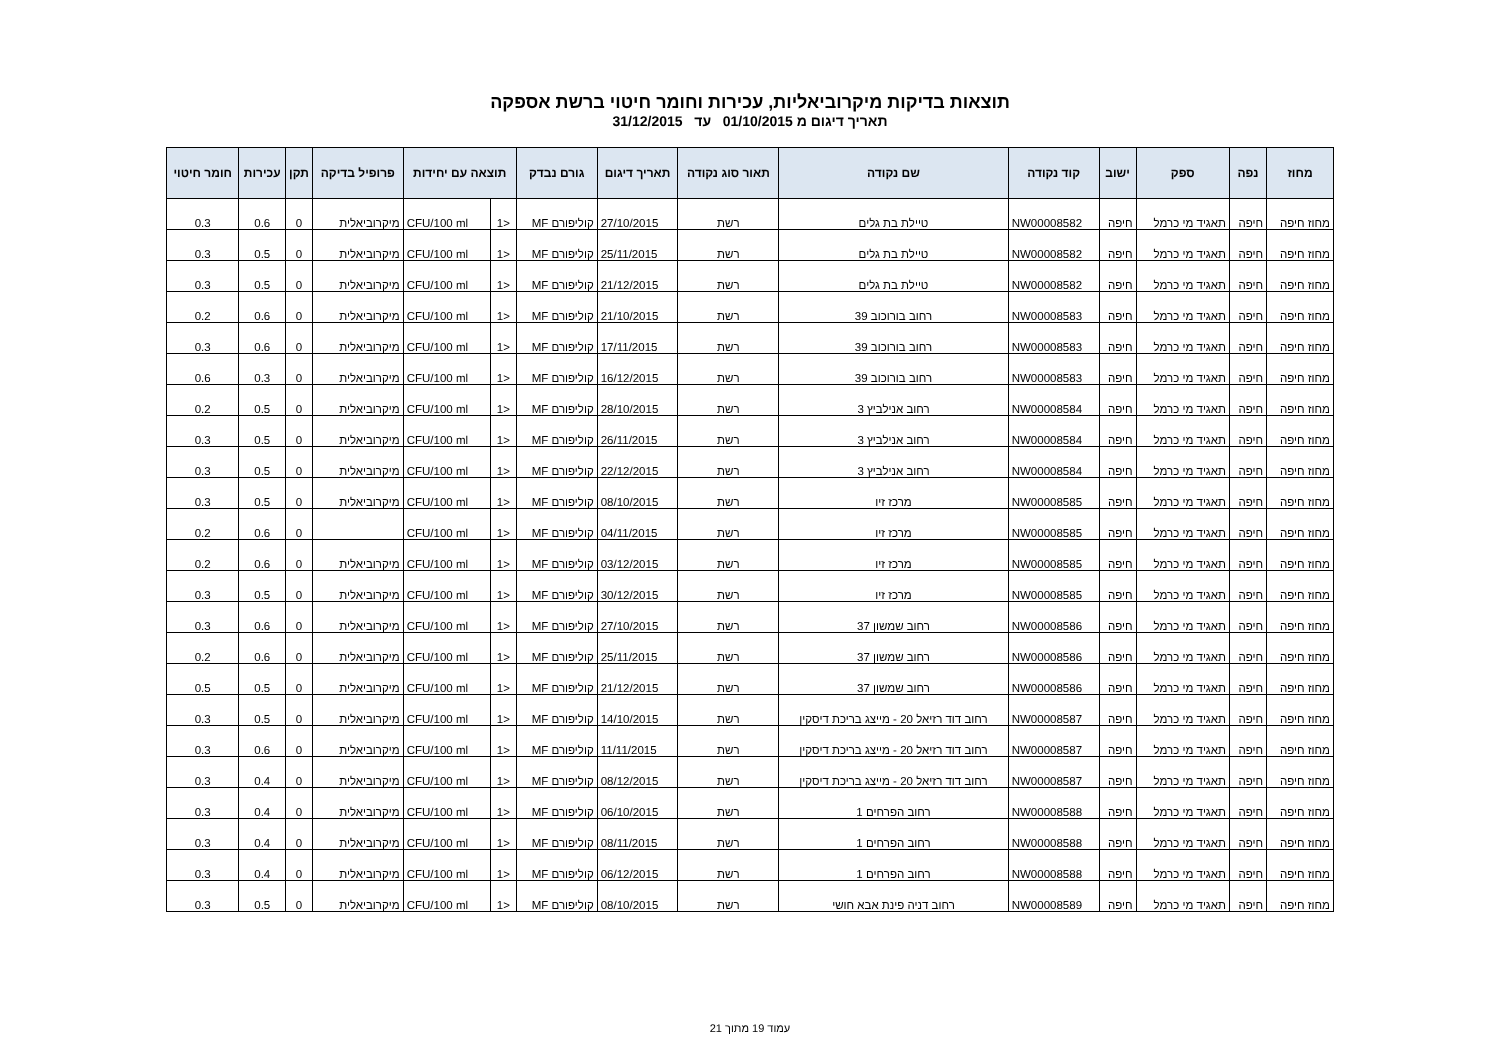תוצאות בדיקות מיקרוביאליות, עכירות וחומר חיטוי ברשת אספקה
תאריך דיגום מ 01/10/2015 עד 31/12/2015
| מחוז | נפה | ספק | ישוב | קוד נקודה | שם נקודה | תאור סוג נקודה | תאריך דיגום | גורם נבדק | תוצאה עם יחידות | | פרופיל בדיקה | תקן | עכירות | חומר חיטוי |
| --- | --- | --- | --- | --- | --- | --- | --- | --- | --- | --- | --- | --- | --- | --- |
| מחוז חיפה | חיפה | תאגיד מי כרמל | חיפה | NW00008582 | טיילת בת גלים | רשת | 27/10/2015 | קוליפורם MF | <1 | CFU/100 ml | מיקרוביאלית | 0 | 0.6 | 0.3 |
| מחוז חיפה | חיפה | תאגיד מי כרמל | חיפה | NW00008582 | טיילת בת גלים | רשת | 25/11/2015 | קוליפורם MF | <1 | CFU/100 ml | מיקרוביאלית | 0 | 0.5 | 0.3 |
| מחוז חיפה | חיפה | תאגיד מי כרמל | חיפה | NW00008582 | טיילת בת גלים | רשת | 21/12/2015 | קוליפורם MF | <1 | CFU/100 ml | מיקרוביאלית | 0 | 0.5 | 0.3 |
| מחוז חיפה | חיפה | תאגיד מי כרמל | חיפה | NW00008583 | רחוב בורוכוב 39 | רשת | 21/10/2015 | קוליפורם MF | <1 | CFU/100 ml | מיקרוביאלית | 0 | 0.6 | 0.2 |
| מחוז חיפה | חיפה | תאגיד מי כרמל | חיפה | NW00008583 | רחוב בורוכוב 39 | רשת | 17/11/2015 | קוליפורם MF | <1 | CFU/100 ml | מיקרוביאלית | 0 | 0.6 | 0.3 |
| מחוז חיפה | חיפה | תאגיד מי כרמל | חיפה | NW00008583 | רחוב בורוכוב 39 | רשת | 16/12/2015 | קוליפורם MF | <1 | CFU/100 ml | מיקרוביאלית | 0 | 0.3 | 0.6 |
| מחוז חיפה | חיפה | תאגיד מי כרמל | חיפה | NW00008584 | רחוב אנילביץ 3 | רשת | 28/10/2015 | קוליפורם MF | <1 | CFU/100 ml | מיקרוביאלית | 0 | 0.5 | 0.2 |
| מחוז חיפה | חיפה | תאגיד מי כרמל | חיפה | NW00008584 | רחוב אנילביץ 3 | רשת | 26/11/2015 | קוליפורם MF | <1 | CFU/100 ml | מיקרוביאלית | 0 | 0.5 | 0.3 |
| מחוז חיפה | חיפה | תאגיד מי כרמל | חיפה | NW00008584 | רחוב אנילביץ 3 | רשת | 22/12/2015 | קוליפורם MF | <1 | CFU/100 ml | מיקרוביאלית | 0 | 0.5 | 0.3 |
| מחוז חיפה | חיפה | תאגיד מי כרמל | חיפה | NW00008585 | מרכז זיו | רשת | 08/10/2015 | קוליפורם MF | <1 | CFU/100 ml | מיקרוביאלית | 0 | 0.5 | 0.3 |
| מחוז חיפה | חיפה | תאגיד מי כרמל | חיפה | NW00008585 | מרכז זיו | רשת | 04/11/2015 | קוליפורם MF | <1 | CFU/100 ml | | 0 | 0.6 | 0.2 |
| מחוז חיפה | חיפה | תאגיד מי כרמל | חיפה | NW00008585 | מרכז זיו | רשת | 03/12/2015 | קוליפורם MF | <1 | CFU/100 ml | מיקרוביאלית | 0 | 0.6 | 0.2 |
| מחוז חיפה | חיפה | תאגיד מי כרמל | חיפה | NW00008585 | מרכז זיו | רשת | 30/12/2015 | קוליפורם MF | <1 | CFU/100 ml | מיקרוביאלית | 0 | 0.5 | 0.3 |
| מחוז חיפה | חיפה | תאגיד מי כרמל | חיפה | NW00008586 | רחוב שמשון 37 | רשת | 27/10/2015 | קוליפורם MF | <1 | CFU/100 ml | מיקרוביאלית | 0 | 0.6 | 0.3 |
| מחוז חיפה | חיפה | תאגיד מי כרמל | חיפה | NW00008586 | רחוב שמשון 37 | רשת | 25/11/2015 | קוליפורם MF | <1 | CFU/100 ml | מיקרוביאלית | 0 | 0.6 | 0.2 |
| מחוז חיפה | חיפה | תאגיד מי כרמל | חיפה | NW00008586 | רחוב שמשון 37 | רשת | 21/12/2015 | קוליפורם MF | <1 | CFU/100 ml | מיקרוביאלית | 0 | 0.5 | 0.5 |
| מחוז חיפה | חיפה | תאגיד מי כרמל | חיפה | NW00008587 | רחוב דוד רזיאל 20 - מייצג בריכת דיסקין | רשת | 14/10/2015 | קוליפורם MF | <1 | CFU/100 ml | מיקרוביאלית | 0 | 0.5 | 0.3 |
| מחוז חיפה | חיפה | תאגיד מי כרמל | חיפה | NW00008587 | רחוב דוד רזיאל 20 - מייצג בריכת דיסקין | רשת | 11/11/2015 | קוליפורם MF | <1 | CFU/100 ml | מיקרוביאלית | 0 | 0.6 | 0.3 |
| מחוז חיפה | חיפה | תאגיד מי כרמל | חיפה | NW00008587 | רחוב דוד רזיאל 20 - מייצג בריכת דיסקין | רשת | 08/12/2015 | קוליפורם MF | <1 | CFU/100 ml | מיקרוביאלית | 0 | 0.4 | 0.3 |
| מחוז חיפה | חיפה | תאגיד מי כרמל | חיפה | NW00008588 | רחוב הפרחים 1 | רשת | 06/10/2015 | קוליפורם MF | <1 | CFU/100 ml | מיקרוביאלית | 0 | 0.4 | 0.3 |
| מחוז חיפה | חיפה | תאגיד מי כרמל | חיפה | NW00008588 | רחוב הפרחים 1 | רשת | 08/11/2015 | קוליפורם MF | <1 | CFU/100 ml | מיקרוביאלית | 0 | 0.4 | 0.3 |
| מחוז חיפה | חיפה | תאגיד מי כרמל | חיפה | NW00008588 | רחוב הפרחים 1 | רשת | 06/12/2015 | קוליפורם MF | <1 | CFU/100 ml | מיקרוביאלית | 0 | 0.4 | 0.3 |
| מחוז חיפה | חיפה | תאגיד מי כרמל | חיפה | NW00008589 | רחוב דניה פינת אבא חושי | רשת | 08/10/2015 | קוליפורם MF | <1 | CFU/100 ml | מיקרוביאלית | 0 | 0.5 | 0.3 |
עמוד 19 מתוך 21